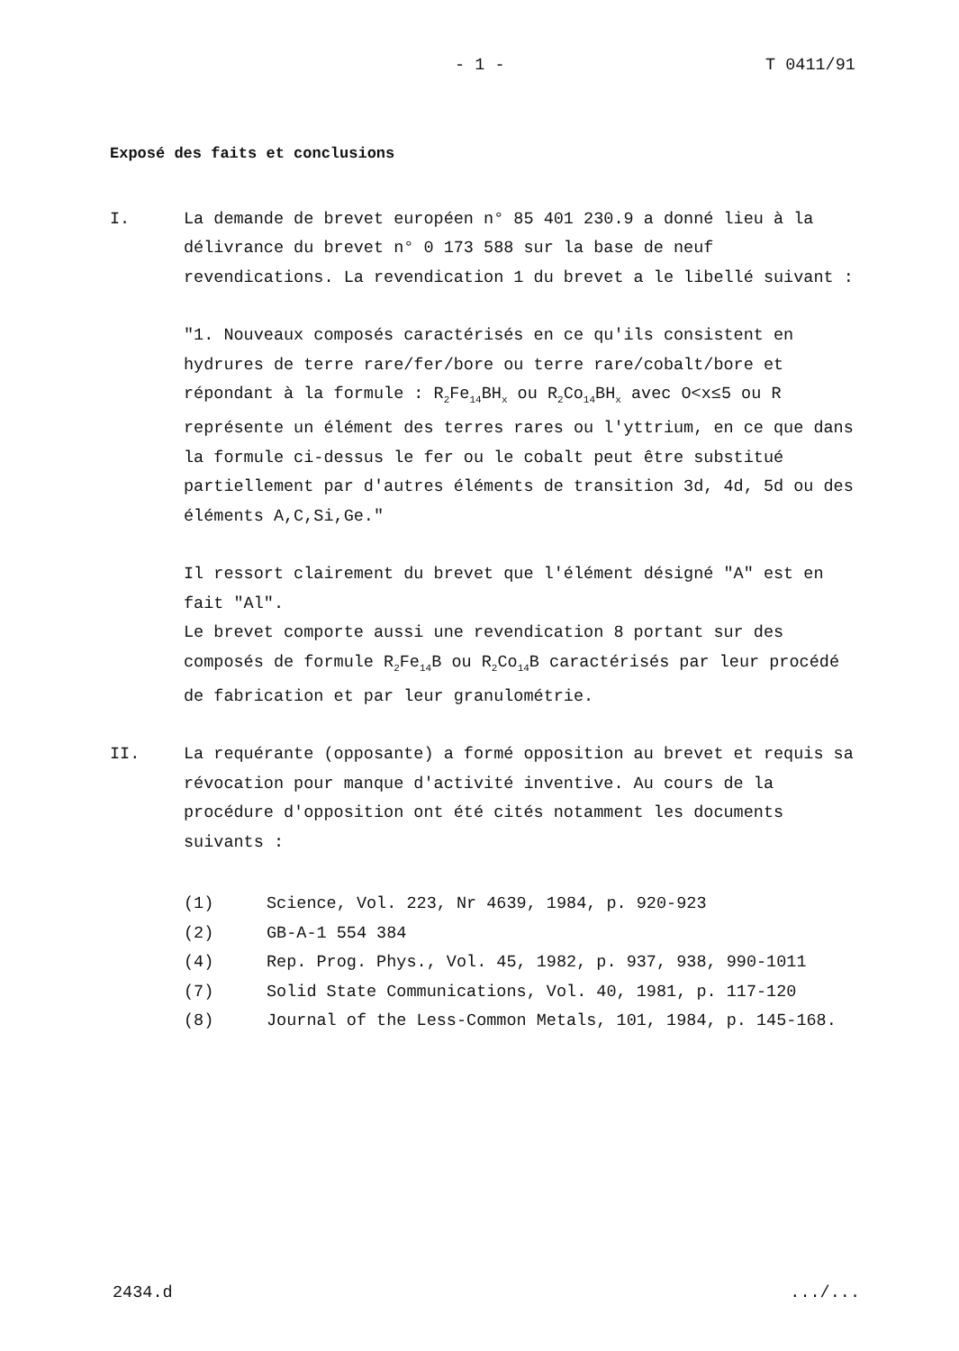- 1 - T 0411/91
Exposé des faits et conclusions
I. La demande de brevet européen n° 85 401 230.9 a donné lieu à la délivrance du brevet n° 0 173 588 sur la base de neuf revendications. La revendication 1 du brevet a le libellé suivant :
"1. Nouveaux composés caractérisés en ce qu'ils consistent en hydrures de terre rare/fer/bore ou terre rare/cobalt/bore et répondant à la formule : R<sub>2</sub>Fe<sub>14</sub>BH<sub>x</sub> ou R<sub>2</sub>Co<sub>14</sub>BH<sub>x</sub> avec O<x≤5 ou R représente un élément des terres rares ou l'yttrium, en ce que dans la formule ci-dessus le fer ou le cobalt peut être substitué partiellement par d'autres éléments de transition 3d, 4d, 5d ou des éléments A,C,Si,Ge."
Il ressort clairement du brevet que l'élément désigné "A" est en fait "Al".
Le brevet comporte aussi une revendication 8 portant sur des composés de formule R<sub>2</sub>Fe<sub>14</sub>B ou R<sub>2</sub>Co<sub>14</sub>B caractérisés par leur procédé de fabrication et par leur granulométrie.
II. La requérante (opposante) a formé opposition au brevet et requis sa révocation pour manque d'activité inventive. Au cours de la procédure d'opposition ont été cités notamment les documents suivants :
(1) Science, Vol. 223, Nr 4639, 1984, p. 920-923
(2) GB-A-1 554 384
(4) Rep. Prog. Phys., Vol. 45, 1982, p. 937, 938, 990-1011
(7) Solid State Communications, Vol. 40, 1981, p. 117-120
(8) Journal of the Less-Common Metals, 101, 1984, p. 145-168.
2434.d .../...